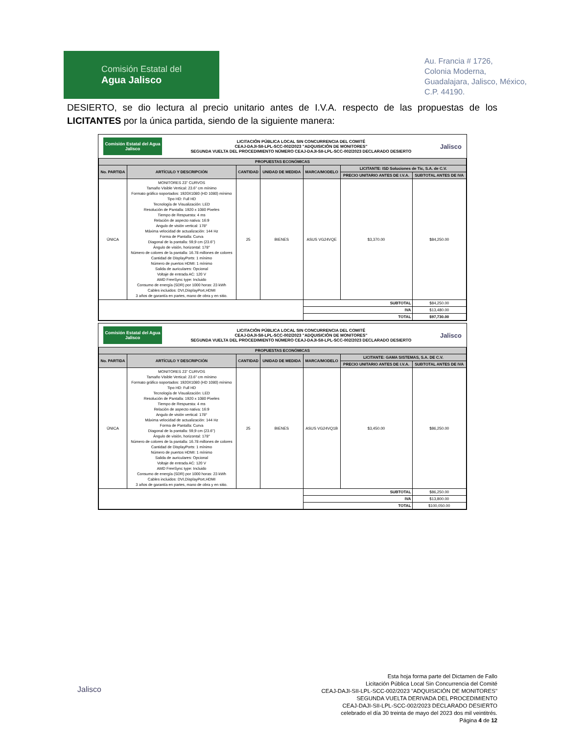Comisión Estatal del
Agua Jalisco
Au. Francia # 1726,
Colonia Moderna,
Guadalajara, Jalisco, México,
C.P. 44190.
DESIERTO, se dio lectura al precio unitario antes de I.V.A. respecto de las propuestas de los LICITANTES por la única partida, siendo de la siguiente manera:
Comisión Estatal del Agua Jalisco
LICITACIÓN PÚBLICA LOCAL SIN CONCURRENCIA DEL COMITÉ
CEAJ-DAJI-SII-LPL-SCC-002/2023 "ADQUISICIÓN DE MONITORES"
SEGUNDA VUELTA DEL PROCEDIMIENTO NÚMERO CEAJ-DAJI-SII-LPL-SCC-002/2023 DECLARADO DESIERTO
Jalisco
| PROPUESTAS ECONÓMICAS | | | | | | |
| --- | --- | --- | --- | --- | --- | --- |
| No. PARTIDA | ARTÍCULO Y DESCRIPCIÓN | CANTIDAD | UNIDAD DE MEDIDA | MARCA/MODELO | LICITANTE: ISD Soluciones de Tic, S.A. de C.V. | |
| | | | | | PRECIO UNITARIO ANTES DE I.V.A. | SUBTOTAL ANTES DE IVA |
| ÚNICA | MONITORES 23" CURVOS Tamaño Visible Vertical: 23.6" cm mínimo Formato gráfico soportados: 1920X1080 (HD 1080) mínimo Tipo HD: Full HD Tecnología de Visualización: LED Resolución de Pantalla: 1920 x 1080 Pixeles Tiempo de Respuesta: 4 ms Relación de aspecto nativa: 16:9 Angulo de visión vertical: 178° Máxima velocidad de actualización: 144 Hz Forma de Pantalla: Curva Diagonal de la pantalla: 59,9 cm (23.6") Ángulo de visión, horizontal: 178° Número de colores de la pantalla: 16.78 millones de colores Cantidad de DisplayPorts: 1 mínimo Número de puertos HDMI: 1 mínimo Salida de auriculares: Opcional Voltaje de entrada AC: 120 V AMD FreeSync type: Incluido Consumo de energía (SDR) por 1000 horas: 23 kWh Cables incluidos: DVI,DisplayPort,HDMI 3 años de garantía en partes, mano de obra y en sitio. | 25 | BIENES | ASUS VG24VQE | $3,370.00 | $84,250.00 |
| | | | | SUBTOTAL | | $84,250.00 |
| | | | | IVA | | $13,480.00 |
| | | | | TOTAL | | $97,730.00 |
Comisión Estatal del Agua Jalisco
LICITACIÓN PÚBLICA LOCAL SIN CONCURRENCIA DEL COMITÉ
CEAJ-DAJI-SII-LPL-SCC-002/2023 "ADQUISICIÓN DE MONITORES"
SEGUNDA VUELTA DEL PROCEDIMIENTO NÚMERO CEAJ-DAJI-SII-LPL-SCC-002/2023 DECLARADO DESIERTO
Jalisco
| PROPUESTAS ECONÓMICAS | | | | | | |
| --- | --- | --- | --- | --- | --- | --- |
| No. PARTIDA | ARTÍCULO Y DESCRIPCIÓN | CANTIDAD | UNIDAD DE MEDIDA | MARCA/MODELO | LICITANTE: GAMA SISTEMAS, S.A. DE C.V. | |
| | | | | | PRECIO UNITARIO ANTES DE I.V.A. | SUBTOTAL ANTES DE IVA |
| ÚNICA | MONITORES 23" CURVOS Tamaño Visible Vertical: 23.6" cm mínimo Formato gráfico soportados: 1920X1080 (HD 1080) mínimo Tipo HD: Full HD Tecnología de Visualización: LED Resolución de Pantalla: 1920 x 1080 Pixeles Tiempo de Respuesta: 4 ms Relación de aspecto nativa: 16:9 Angulo de visión vertical: 178° Máxima velocidad de actualización: 144 Hz Forma de Pantalla: Curva Diagonal de la pantalla: 59,9 cm (23.6") Ángulo de visión, horizontal: 178° Número de colores de la pantalla: 16.78 millones de colores Cantidad de DisplayPorts: 1 mínimo Número de puertos HDMI: 1 mínimo Salida de auriculares: Opcional Voltaje de entrada AC: 120 V AMD FreeSync type: Incluido Consumo de energía (SDR) por 1000 horas: 23 kWh Cables incluidos: DVI,DisplayPort,HDMI 3 años de garantía en partes, mano de obra y en sitio. | 25 | BIENES | ASUS VG24VQ1B | $3,450.00 | $86,250.00 |
| | | | | SUBTOTAL | | $86,250.00 |
| | | | | IVA | | $13,800.00 |
| | | | | TOTAL | | $100,050.00 |
Jalisco
Esta hoja forma parte del Dictamen de Fallo
Licitación Pública Local Sin Concurrencia del Comité
CEAJ-DAJI-SII-LPL-SCC-002/2023 "ADQUISICIÓN DE MONITORES"
SEGUNDA VUELTA DERIVADA DEL PROCEDIMIENTO
CEAJ-DAJI-SII-LPL-SCC-002/2023 DECLARADO DESIERTO
celebrado el día 30 treinta de mayo del 2023 dos mil veintitrés.
Página 4 de 12